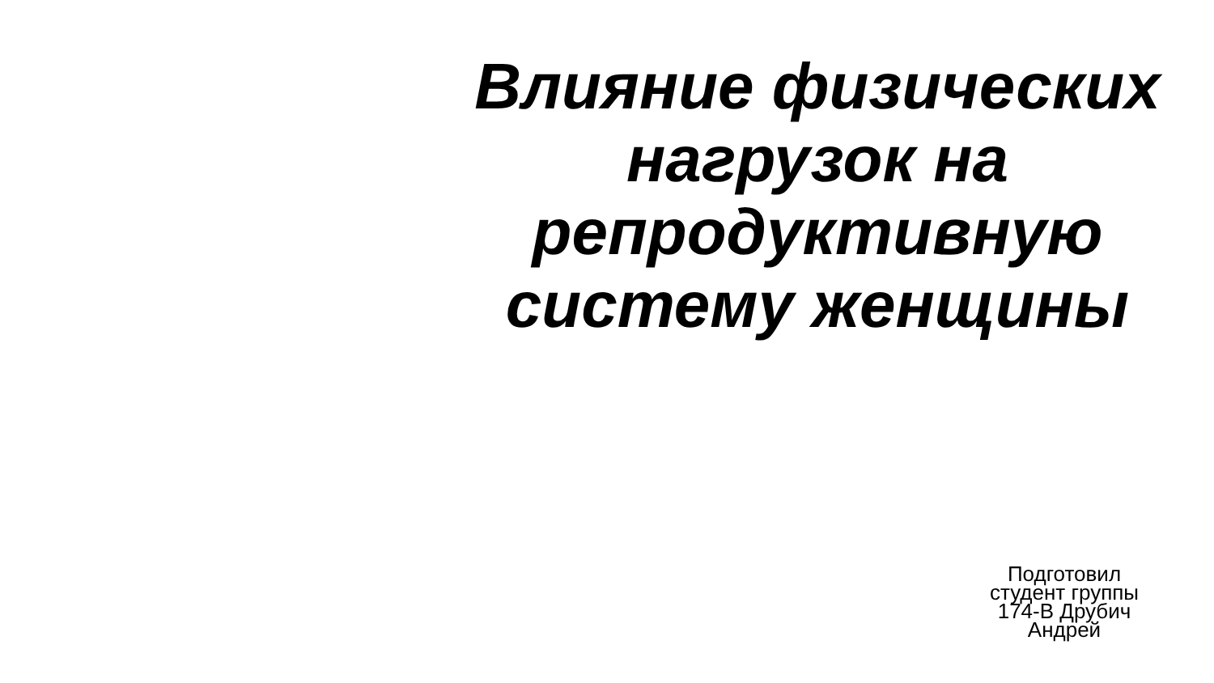Влияние физических нагрузок на репродуктивную систему женщины
Подготовил
студент группы
174-В Друбич
Андрей